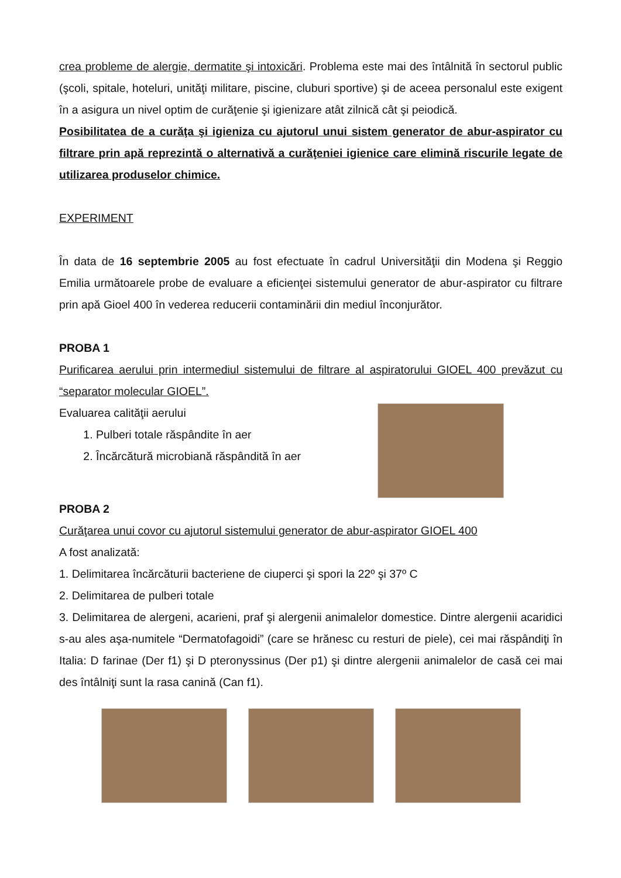crea probleme de alergie, dermatite şi intoxicări. Problema este mai des întâlnită în sectorul public (şcoli, spitale, hoteluri, unităţi militare, piscine, cluburi sportive) şi de aceea personalul este exigent în a asigura un nivel optim de curăţenie şi igienizare atât zilnică cât şi peiodică.
Posibilitatea de a curăţa şi igieniza cu ajutorul unui sistem generator de abur-aspirator cu filtrare prin apă reprezintă o alternativă a curăţeniei igienice care elimină riscurile legate de utilizarea produselor chimice.
EXPERIMENT
În data de 16 septembrie 2005 au fost efectuate în cadrul Universităţii din Modena şi Reggio Emilia următoarele probe de evaluare a eficienţei sistemului generator de abur-aspirator cu filtrare prin apă Gioel 400 în vederea reducerii contaminării din mediul înconjurător.
PROBA 1
Purificarea aerului prin intermediul sistemului de filtrare al aspiratorului GIOEL 400 prevăzut cu “separator molecular GIOEL”.
Evaluarea calităţii aerului
1. Pulberi totale răspândite în aer
2. Încărcătură microbiană răspândită în aer
PROBA 2
Curăţarea unui covor cu ajutorul sistemului generator de abur-aspirator GIOEL 400
A fost analizată:
1. Delimitarea încărcăturii bacteriene de ciuperci şi spori la 22º şi 37º C
2. Delimitarea de pulberi totale
3. Delimitarea de alergeni, acarieni, praf şi alergenii animalelor domestice. Dintre alergenii acaridici s-au ales aşa-numitele “Dermatofagoidi” (care se hrănesc cu resturi de piele), cei mai răspândiţi în Italia: D farinae (Der f1) şi D pteronyssinus (Der p1) şi dintre alergenii animalelor de casă cei mai des întâlniţi sunt la rasa canină (Can f1).